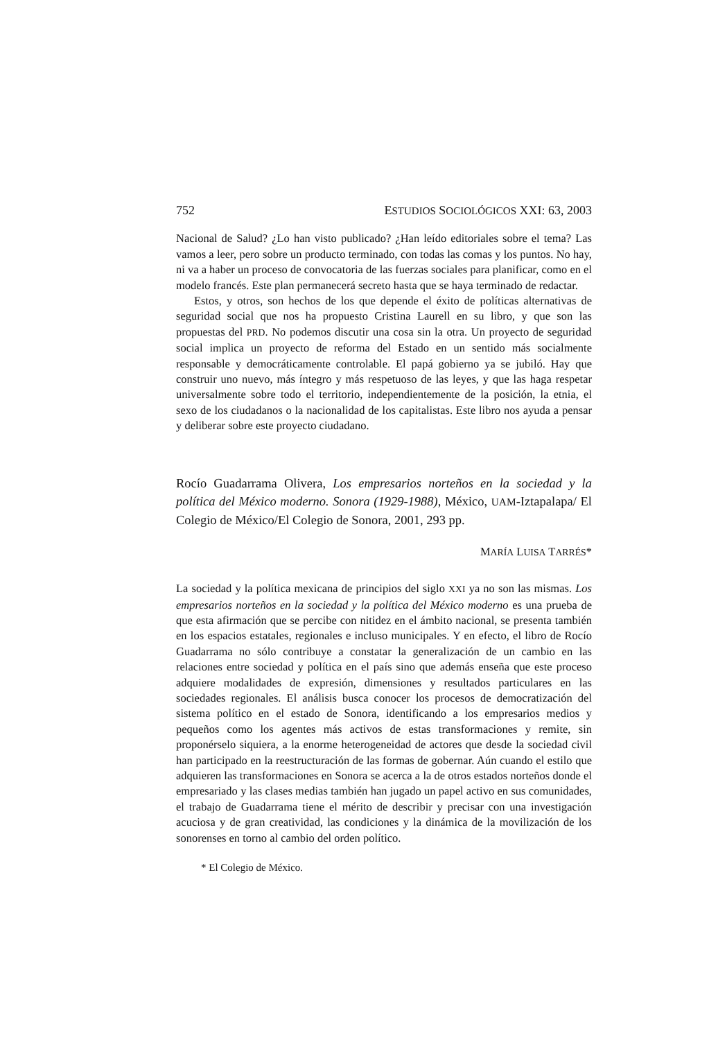752 ESTUDIOS SOCIOLÓGICOS XXI: 63, 2003
Nacional de Salud? ¿Lo han visto publicado? ¿Han leído editoriales sobre el tema? Las vamos a leer, pero sobre un producto terminado, con todas las comas y los puntos. No hay, ni va a haber un proceso de convocatoria de las fuerzas sociales para planificar, como en el modelo francés. Este plan permanecerá secreto hasta que se haya terminado de redactar.
Estos, y otros, son hechos de los que depende el éxito de políticas alternativas de seguridad social que nos ha propuesto Cristina Laurell en su libro, y que son las propuestas del PRD. No podemos discutir una cosa sin la otra. Un proyecto de seguridad social implica un proyecto de reforma del Estado en un sentido más socialmente responsable y democráticamente controlable. El papá gobierno ya se jubiló. Hay que construir uno nuevo, más íntegro y más respetuoso de las leyes, y que las haga respetar universalmente sobre todo el territorio, independientemente de la posición, la etnia, el sexo de los ciudadanos o la nacionalidad de los capitalistas. Este libro nos ayuda a pensar y deliberar sobre este proyecto ciudadano.
Rocío Guadarrama Olivera, Los empresarios norteños en la sociedad y la política del México moderno. Sonora (1929-1988), México, UAM-Iztapalapa/ El Colegio de México/El Colegio de Sonora, 2001, 293 pp.
MARÍA LUISA TARRÉS*
La sociedad y la política mexicana de principios del siglo XXI ya no son las mismas. Los empresarios norteños en la sociedad y la política del México moderno es una prueba de que esta afirmación que se percibe con nitidez en el ámbito nacional, se presenta también en los espacios estatales, regionales e incluso municipales. Y en efecto, el libro de Rocío Guadarrama no sólo contribuye a constatar la generalización de un cambio en las relaciones entre sociedad y política en el país sino que además enseña que este proceso adquiere modalidades de expresión, dimensiones y resultados particulares en las sociedades regionales. El análisis busca conocer los procesos de democratización del sistema político en el estado de Sonora, identificando a los empresarios medios y pequeños como los agentes más activos de estas transformaciones y remite, sin proponérselo siquiera, a la enorme heterogeneidad de actores que desde la sociedad civil han participado en la reestructuración de las formas de gobernar. Aún cuando el estilo que adquieren las transformaciones en Sonora se acerca a la de otros estados norteños donde el empresariado y las clases medias también han jugado un papel activo en sus comunidades, el trabajo de Guadarrama tiene el mérito de describir y precisar con una investigación acuciosa y de gran creatividad, las condiciones y la dinámica de la movilización de los sonorenses en torno al cambio del orden político.
* El Colegio de México.